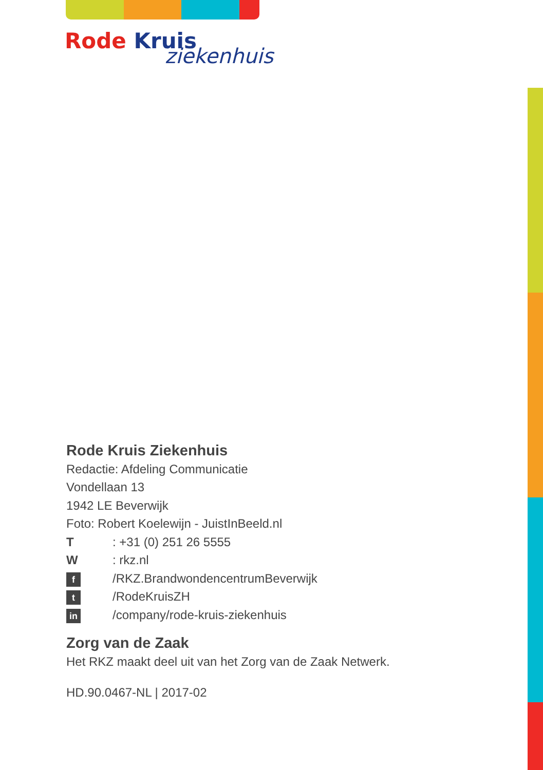Rode Kruis
ziekenhuis
Rode Kruis Ziekenhuis
Redactie: Afdeling Communicatie
Vondellaan 13
1942 LE Beverwijk
Foto: Robert Koelewijn - JuistInBeeld.nl
T: +31 (0) 251 26 5555
W: rkz.nl
f /RKZ.BrandwondencentrumBeverwijk
t /RodeKruisZH
in /company/rode-kruis-ziekenhuis
Zorg van de Zaak
Het RKZ maakt deel uit van het Zorg van de Zaak Netwerk.
HD.90.0467-NL | 2017-02